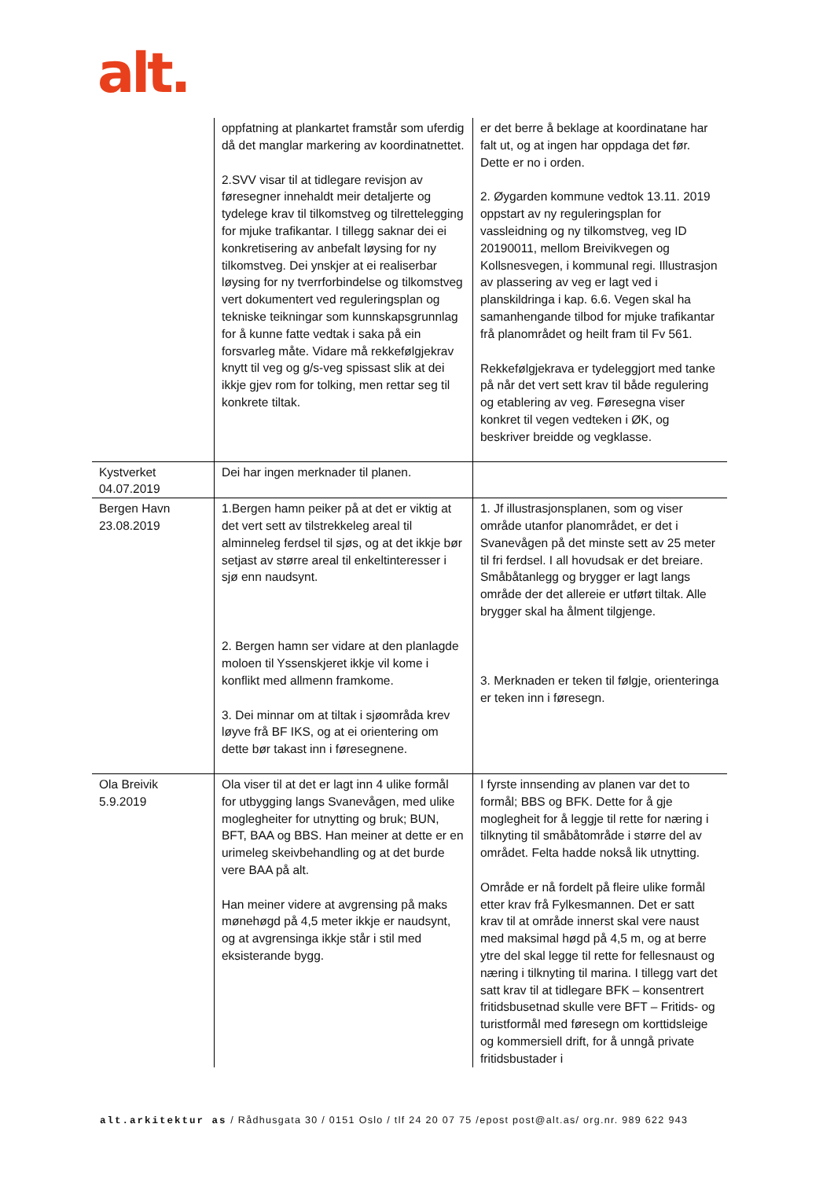alt.
| | oppfatning at plankartet framstår som uferdig då det manglar markering av koordinatnettet. 2.SVV visar til at tidlegare revisjon av føresegner innehaldt meir detaljerte og tydelege krav til tilkomstveg og tilrettelegging for mjuke trafikantar. I tillegg saknar dei ei konkretisering av anbefalt løysing for ny tilkomstveg. Dei ynskjer at ei realiserbar løysing for ny tverrforbindelse og tilkomstveg vert dokumentert ved reguleringsplan og tekniske teikningar som kunnskapsgrunnlag for å kunne fatte vedtak i saka på ein forsvarleg måte. Vidare må rekkefølgjekrav knytt til veg og g/s-veg spissast slik at dei ikkje gjev rom for tolking, men rettar seg til konkrete tiltak. | er det berre å beklage at koordinatane har falt ut, og at ingen har oppdaga det før. Dette er no i orden. 2. Øygarden kommune vedtok 13.11. 2019 oppstart av ny reguleringsplan for vassleidning og ny tilkomstveg, veg ID 20190011, mellom Breivikvegen og Kollsnesvegen, i kommunal regi. Illustrasjon av plassering av veg er lagt ved i planskildringa i kap. 6.6. Vegen skal ha samanhengande tilbod for mjuke trafikantar frå planområdet og heilt fram til Fv 561. Rekkefølgjekrava er tydeleggjort med tanke på når det vert sett krav til både regulering og etablering av veg. Føresegna viser konkret til vegen vedteken i ØK, og beskriver breidde og vegklasse. |
| Kystverket 04.07.2019 | Dei har ingen merknader til planen. | |
| Bergen Havn 23.08.2019 | 1.Bergen hamn peiker på at det er viktig at det vert sett av tilstrekkeleg areal til alminneleg ferdsel til sjøs, og at det ikkje bør setjast av større areal til enkeltinteresser i sjø enn naudsynt. 2. Bergen hamn ser vidare at den planlagde moloen til Yssenskjeret ikkje vil kome i konflikt med allmenn framkome. 3. Dei minnar om at tiltak i sjøområda krev løyve frå BF IKS, og at ei orientering om dette bør takast inn i føresegnene. | 1. Jf illustrasjonsplanen, som og viser område utanfor planområdet, er det i Svanevågen på det minste sett av 25 meter til fri ferdsel. I all hovudsak er det breiare. Småbåtanlegg og brygger er lagt langs område der det allereie er utført tiltak. Alle brygger skal ha ålment tilgjenge. 3. Merknaden er teken til følgje, orienteringa er teken inn i føresegn. |
| Ola Breivik 5.9.2019 | Ola viser til at det er lagt inn 4 ulike formål for utbygging langs Svanevågen, med ulike moglegheiter for utnytting og bruk; BUN, BFT, BAA og BBS. Han meiner at dette er en urimeleg skeivbehandling og at det burde vere BAA på alt. Han meiner videre at avgrensing på maks mønehøgd på 4,5 meter ikkje er naudsynt, og at avgrensinga ikkje står i stil med eksisterande bygg. | I fyrste innsending av planen var det to formål; BBS og BFK. Dette for å gje moglegheit for å leggje til rette for næring i tilknyting til småbåtområde i større del av området. Felta hadde nokså lik utnytting. Område er nå fordelt på fleire ulike formål etter krav frå Fylkesmannen. Det er satt krav til at område innerst skal vere naust med maksimal høgd på 4,5 m, og at berre ytre del skal legge til rette for fellesnaust og næring i tilknyting til marina. I tillegg vart det satt krav til at tidlegare BFK – konsentrert fritidsbusetnad skulle vere BFT – Fritids- og turistformål med føresegn om korttidsleige og kommersiell drift, for å unngå private fritidsbustader i |
alt.arkitektur as / Rådhusgata 30 / 0151 Oslo / tlf 24 20 07 75 /epost post@alt.as/ org.nr. 989 622 943